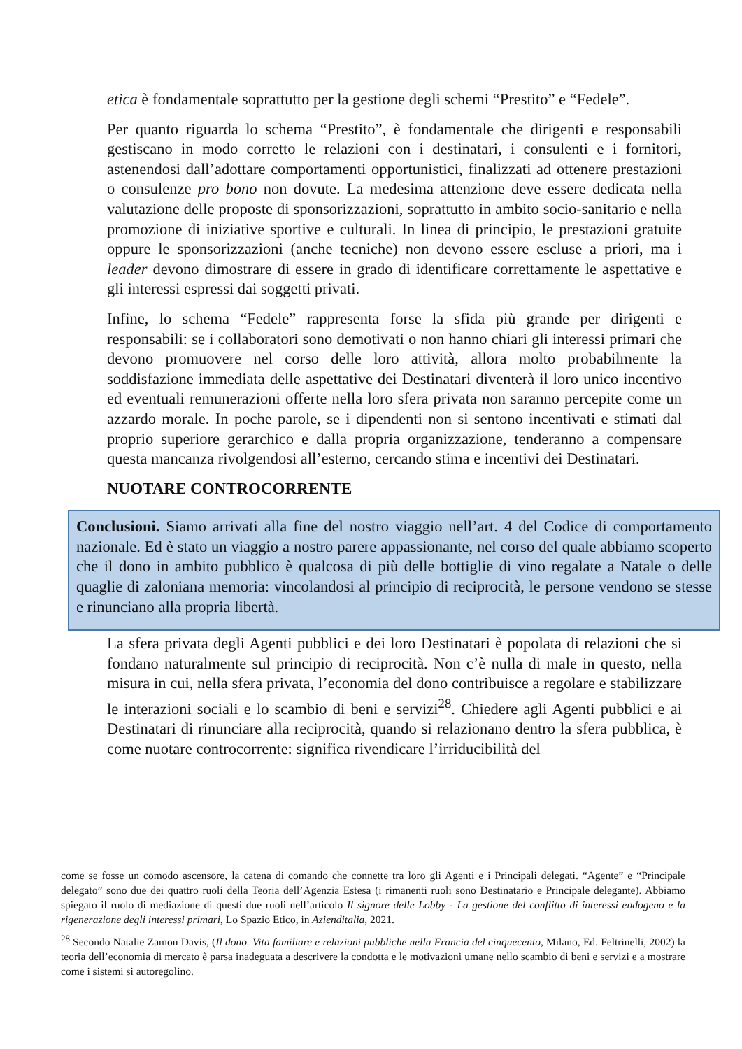etica è fondamentale soprattutto per la gestione degli schemi “Prestito” e “Fedele”.
Per quanto riguarda lo schema “Prestito”, è fondamentale che dirigenti e responsabili gestiscano in modo corretto le relazioni con i destinatari, i consulenti e i fornitori, astenendosi dall’adottare comportamenti opportunistici, finalizzati ad ottenere prestazioni o consulenze pro bono non dovute. La medesima attenzione deve essere dedicata nella valutazione delle proposte di sponsorizzazioni, soprattutto in ambito socio-sanitario e nella promozione di iniziative sportive e culturali. In linea di principio, le prestazioni gratuite oppure le sponsorizzazioni (anche tecniche) non devono essere escluse a priori, ma i leader devono dimostrare di essere in grado di identificare correttamente le aspettative e gli interessi espressi dai soggetti privati.
Infine, lo schema “Fedele” rappresenta forse la sfida più grande per dirigenti e responsabili: se i collaboratori sono demotivati o non hanno chiari gli interessi primari che devono promuovere nel corso delle loro attività, allora molto probabilmente la soddisfazione immediata delle aspettative dei Destinatari diventerà il loro unico incentivo ed eventuali remunerazioni offerte nella loro sfera privata non saranno percepite come un azzardo morale. In poche parole, se i dipendenti non si sentono incentivati e stimati dal proprio superiore gerarchico e dalla propria organizzazione, tenderanno a compensare questa mancanza rivolgendosi all’esterno, cercando stima e incentivi dei Destinatari.
NUOTARE CONTROCORRENTE
Conclusioni. Siamo arrivati alla fine del nostro viaggio nell’art. 4 del Codice di comportamento nazionale. Ed è stato un viaggio a nostro parere appassionante, nel corso del quale abbiamo scoperto che il dono in ambito pubblico è qualcosa di più delle bottiglie di vino regalate a Natale o delle quaglie di zaloniana memoria: vincolandosi al principio di reciprocità, le persone vendono se stesse e rinunciano alla propria libertà.
La sfera privata degli Agenti pubblici e dei loro Destinatari è popolata di relazioni che si fondano naturalmente sul principio di reciprocità. Non c’è nulla di male in questo, nella misura in cui, nella sfera privata, l’economia del dono contribuisce a regolare e stabilizzare le interazioni sociali e lo scambio di beni e servizi<sup>28</sup>. Chiedere agli Agenti pubblici e ai Destinatari di rinunciare alla reciprocità, quando si relazionano dentro la sfera pubblica, è come nuotare controcorrente: significa rivendicare l’irriducibilità del
come se fosse un comodo ascensore, la catena di comando che connette tra loro gli Agenti e i Principali delegati. “Agente” e “Principale delegato” sono due dei quattro ruoli della Teoria dell’Agenzia Estesa (i rimanenti ruoli sono Destinatario e Principale delegante). Abbiamo spiegato il ruolo di mediazione di questi due ruoli nell’articolo Il signore delle Lobby - La gestione del conflitto di interessi endogeno e la rigenerazione degli interessi primari, Lo Spazio Etico, in Azienditalia, 2021.
<sup>28</sup> Secondo Natalie Zamon Davis, (Il dono. Vita familiare e relazioni pubbliche nella Francia del cinquecento, Milano, Ed. Feltrinelli, 2002) la teoria dell’economia di mercato è parsa inadeguata a descrivere la condotta e le motivazioni umane nello scambio di beni e servizi e a mostrare come i sistemi si autoregolino.